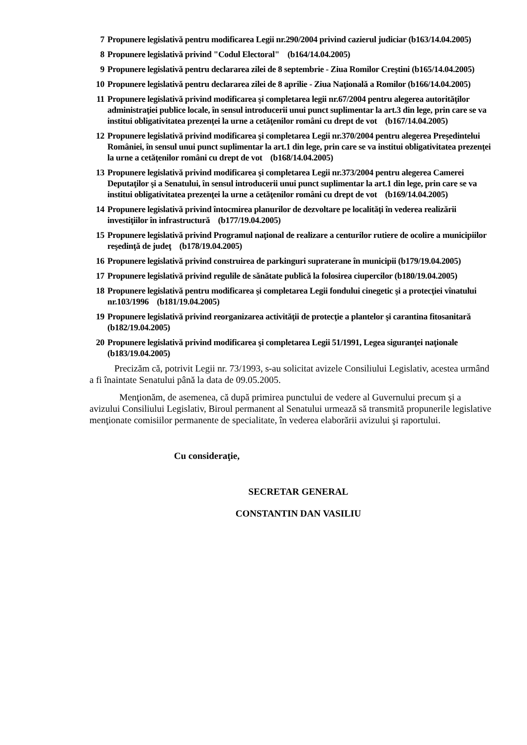7 Propunere legislativă pentru modificarea Legii nr.290/2004 privind cazierul judiciar (b163/14.04.2005)
8 Propunere legislativă privind "Codul Electoral" (b164/14.04.2005)
9 Propunere legislativă pentru declararea zilei de 8 septembrie - Ziua Romilor Creştini (b165/14.04.2005)
10 Propunere legislativă pentru declararea zilei de 8 aprilie - Ziua Naţională a Romilor (b166/14.04.2005)
11 Propunere legislativă privind modificarea şi completarea legii nr.67/2004 pentru alegerea autorităţilor administraţiei publice locale, în sensul introducerii unui punct suplimentar la art.3 din lege, prin care se va institui obligativitatea prezenţei la urne a cetăţenilor români cu drept de vot (b167/14.04.2005)
12 Propunere legislativă privind modificarea şi completarea Legii nr.370/2004 pentru alegerea Preşedintelui României, în sensul unui punct suplimentar la art.1 din lege, prin care se va institui obligativitatea prezenţei la urne a cetăţenilor români cu drept de vot (b168/14.04.2005)
13 Propunere legislativă privind modificarea şi completarea Legii nr.373/2004 pentru alegerea Camerei Deputaţilor şi a Senatului, în sensul introducerii unui punct suplimentar la art.1 din lege, prin care se va institui obligativitatea prezenţei la urne a cetăţenilor români cu drept de vot (b169/14.04.2005)
14 Propunere legislativă privind întocmirea planurilor de dezvoltare pe localităţi în vederea realizării investiţiilor în infrastructură (b177/19.04.2005)
15 Propunere legislativă privind Programul naţional de realizare a centurilor rutiere de ocolire a municipiilor reşedinţă de judeţ (b178/19.04.2005)
16 Propunere legislativă privind construirea de parkinguri supraterane în municipii (b179/19.04.2005)
17 Propunere legislativă privind regulile de sănătate publică la folosirea ciupercilor (b180/19.04.2005)
18 Propunere legislativă pentru modificarea şi completarea Legii fondului cinegetic şi a protecţiei vînatului nr.103/1996 (b181/19.04.2005)
19 Propunere legislativă privind reorganizarea activităţii de protecţie a plantelor şi carantina fitosanitară (b182/19.04.2005)
20 Propunere legislativă privind modificarea şi completarea Legii 51/1991, Legea siguranţei naţionale (b183/19.04.2005)
Precizăm că, potrivit Legii nr. 73/1993, s-au solicitat avizele Consiliului Legislativ, acestea urmând a fi înaintate Senatului până la data de 09.05.2005.
Menţionăm, de asemenea, că după primirea punctului de vedere al Guvernului precum şi a avizului Consiliului Legislativ, Biroul permanent al Senatului urmează să transmită propunerile legislative menţionate comisiilor permanente de specialitate, în vederea elaborării avizului şi raportului.
Cu consideraţie,
SECRETAR GENERAL
CONSTANTIN DAN VASILIU